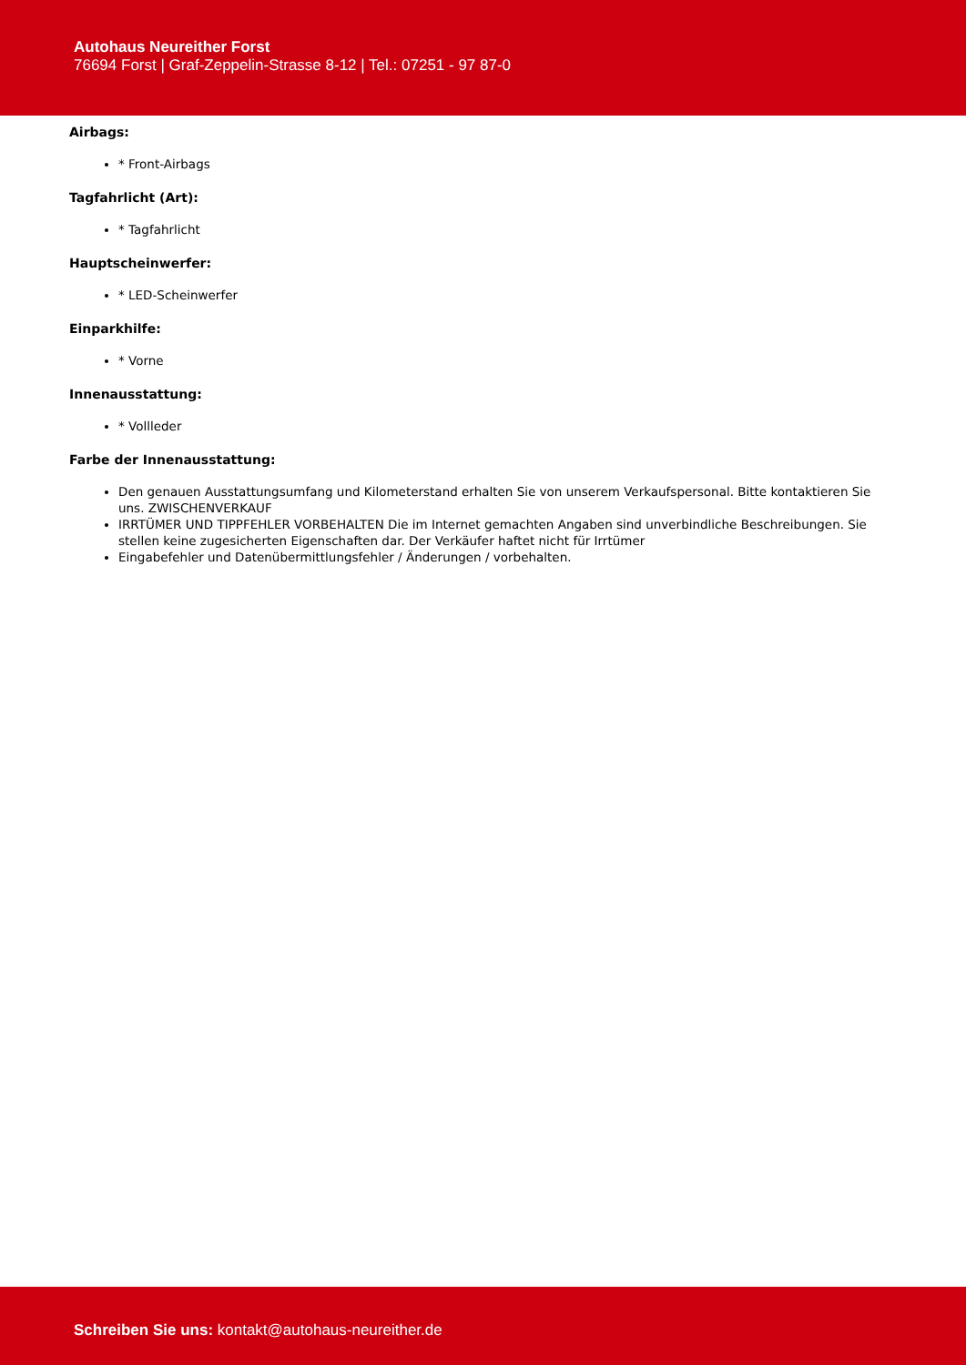Autohaus Neureither Forst
76694 Forst | Graf-Zeppelin-Strasse 8-12 | Tel.: 07251 - 97 87-0
Airbags:
* Front-Airbags
Tagfahrlicht (Art):
* Tagfahrlicht
Hauptscheinwerfer:
* LED-Scheinwerfer
Einparkhilfe:
* Vorne
Innenausstattung:
* Vollleder
Farbe der Innenausstattung:
Den genauen Ausstattungsumfang und Kilometerstand erhalten Sie von unserem Verkaufspersonal. Bitte kontaktieren Sie uns. ZWISCHENVERKAUF
IRRTÜMER UND TIPPFEHLER VORBEHALTEN Die im Internet gemachten Angaben sind unverbindliche Beschreibungen. Sie stellen keine zugesicherten Eigenschaften dar. Der Verkäufer haftet nicht für Irrtümer
Eingabefehler und Datenübermittlungsfehler / Änderungen / vorbehalten.
Schreiben Sie uns: kontakt@autohaus-neureither.de